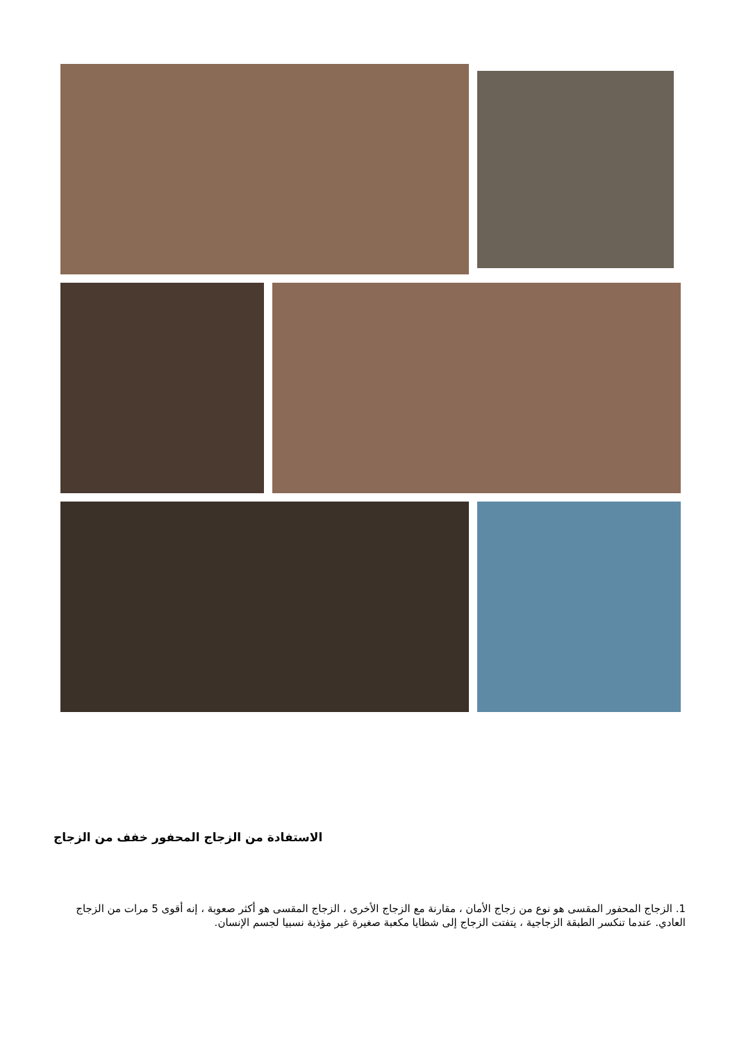الاستفادة من الزجاج المحفور خفف من الزجاج
1. الزجاج المحفور المقسى هو نوع من زجاج الأمان ، مقارنة مع الزجاج الأخرى ، الزجاج المقسى هو أكثر صعوبة ، إنه أقوى 5 مرات من الزجاج العادي. عندما تنكسر الطبقة الزجاجية ، يتفتت الزجاج إلى شظايا مكعبة صغيرة غير مؤذية نسبيا لجسم الإنسان.